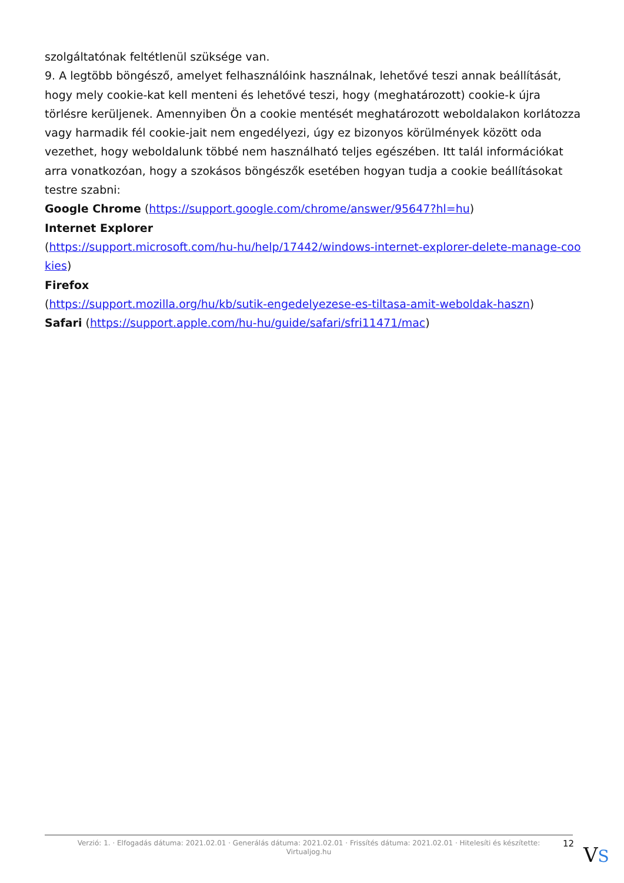szolgáltatónak feltétlenül szüksége van.
9. A legtöbb böngésző, amelyet felhasználóink használnak, lehetővé teszi annak beállítását, hogy mely cookie-kat kell menteni és lehetővé teszi, hogy (meghatározott) cookie-k újra törlésre kerüljenek. Amennyiben Ön a cookie mentését meghatározott weboldalakon korlátozza vagy harmadik fél cookie-jait nem engedélyezi, úgy ez bizonyos körülmények között oda vezethet, hogy weboldalunk többé nem használható teljes egészében. Itt talál információkat arra vonatkozóan, hogy a szokásos böngészők esetében hogyan tudja a cookie beállításokat testre szabni:
Google Chrome (https://support.google.com/chrome/answer/95647?hl=hu)
Internet Explorer
(https://support.microsoft.com/hu-hu/help/17442/windows-internet-explorer-delete-manage-cookies)
Firefox
(https://support.mozilla.org/hu/kb/sutik-engedelyezese-es-tiltasa-amit-weboldak-haszn)
Safari (https://support.apple.com/hu-hu/guide/safari/sfri11471/mac)
Verzió: 1. · Elfogadás dátuma: 2021.02.01 · Generálás dátuma: 2021.02.01 · Frissítés dátuma: 2021.02.01 · Hitelesíti és készítette:
Virtualjog.hu
12 VS